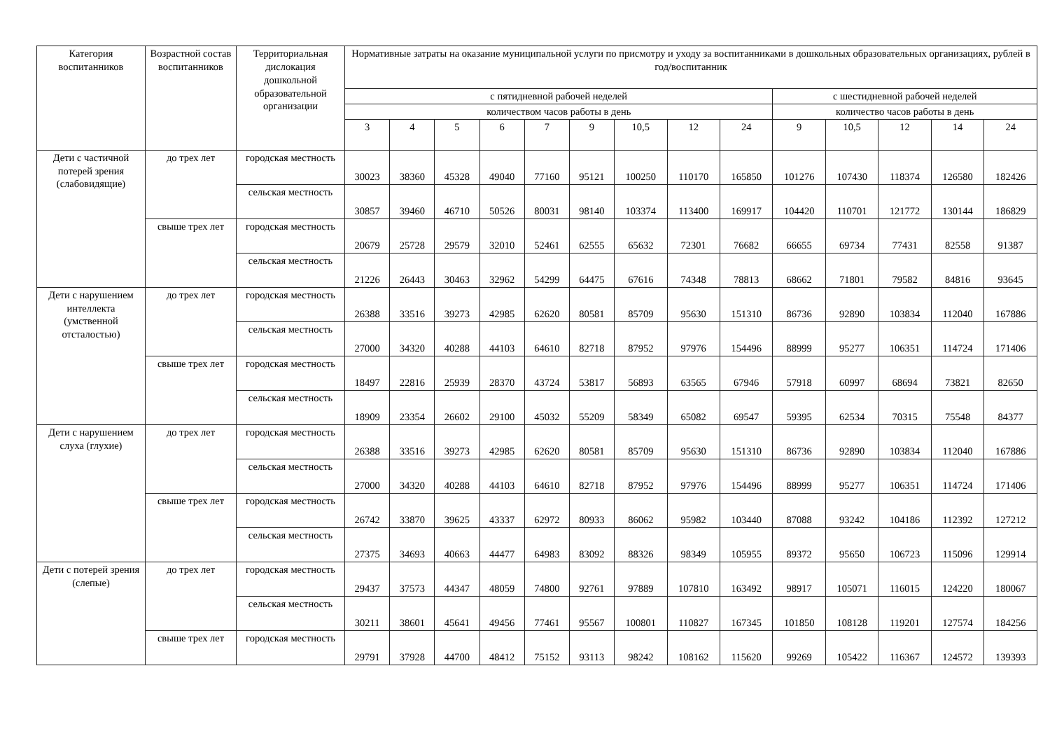| Категория воспитанников | Возрастной состав воспитанников | Территориальная дислокация дошкольной образовательной организации | Нормативные затраты на оказание муниципальной услуги по присмотру и уходу за воспитанниками в дошкольных образовательных организациях, рублей в год/воспитанник | | | | | | | | | | | | | |
| --- | --- | --- | --- | --- | --- | --- | --- | --- | --- | --- | --- | --- | --- | --- | --- | --- |
| | | | с пятидневной рабочей неделей | | | | | | | | | с шестидневной рабочей неделей | | | | |
| | | | количеством часов работы в день | | | | | | | | | количество часов работы в день | | | | |
| | | | 3 | 4 | 5 | 6 | 7 | 9 | 10,5 | 12 | 24 | 9 | 10,5 | 12 | 14 | 24 |
| Дети с частичной потерей зрения (слабовидящие) | до трех лет | городская местность | 30023 | 38360 | 45328 | 49040 | 77160 | 95121 | 100250 | 110170 | 165850 | 101276 | 107430 | 118374 | 126580 | 182426 |
| | | сельская местность | 30857 | 39460 | 46710 | 50526 | 80031 | 98140 | 103374 | 113400 | 169917 | 104420 | 110701 | 121772 | 130144 | 186829 |
| | свыше трех лет | городская местность | 20679 | 25728 | 29579 | 32010 | 52461 | 62555 | 65632 | 72301 | 76682 | 66655 | 69734 | 77431 | 82558 | 91387 |
| | | сельская местность | 21226 | 26443 | 30463 | 32962 | 54299 | 64475 | 67616 | 74348 | 78813 | 68662 | 71801 | 79582 | 84816 | 93645 |
| Дети с нарушением интеллекта (умственной отсталостью) | до трех лет | городская местность | 26388 | 33516 | 39273 | 42985 | 62620 | 80581 | 85709 | 95630 | 151310 | 86736 | 92890 | 103834 | 112040 | 167886 |
| | | сельская местность | 27000 | 34320 | 40288 | 44103 | 64610 | 82718 | 87952 | 97976 | 154496 | 88999 | 95277 | 106351 | 114724 | 171406 |
| | свыше трех лет | городская местность | 18497 | 22816 | 25939 | 28370 | 43724 | 53817 | 56893 | 63565 | 67946 | 57918 | 60997 | 68694 | 73821 | 82650 |
| | | сельская местность | 18909 | 23354 | 26602 | 29100 | 45032 | 55209 | 58349 | 65082 | 69547 | 59395 | 62534 | 70315 | 75548 | 84377 |
| Дети с нарушением слуха (глухие) | до трех лет | городская местность | 26388 | 33516 | 39273 | 42985 | 62620 | 80581 | 85709 | 95630 | 151310 | 86736 | 92890 | 103834 | 112040 | 167886 |
| | | сельская местность | 27000 | 34320 | 40288 | 44103 | 64610 | 82718 | 87952 | 97976 | 154496 | 88999 | 95277 | 106351 | 114724 | 171406 |
| | свыше трех лет | городская местность | 26742 | 33870 | 39625 | 43337 | 62972 | 80933 | 86062 | 95982 | 103440 | 87088 | 93242 | 104186 | 112392 | 127212 |
| | | сельская местность | 27375 | 34693 | 40663 | 44477 | 64983 | 83092 | 88326 | 98349 | 105955 | 89372 | 95650 | 106723 | 115096 | 129914 |
| Дети с потерей зрения (слепые) | до трех лет | городская местность | 29437 | 37573 | 44347 | 48059 | 74800 | 92761 | 97889 | 107810 | 163492 | 98917 | 105071 | 116015 | 124220 | 180067 |
| | | сельская местность | 30211 | 38601 | 45641 | 49456 | 77461 | 95567 | 100801 | 110827 | 167345 | 101850 | 108128 | 119201 | 127574 | 184256 |
| | свыше трех лет | городская местность | 29791 | 37928 | 44700 | 48412 | 75152 | 93113 | 98242 | 108162 | 115620 | 99269 | 105422 | 116367 | 124572 | 139393 |